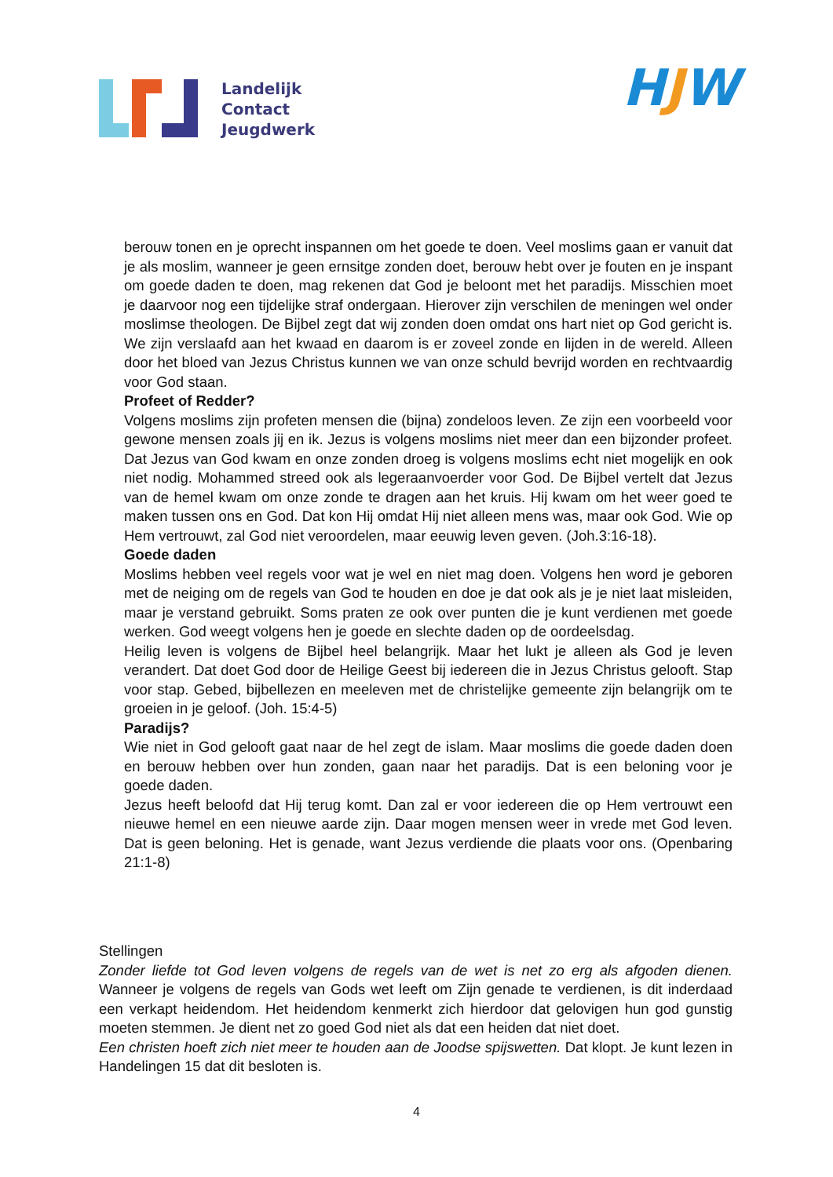Landelijk
Contact
Jeugdwerk
HJW
berouw tonen en je oprecht inspannen om het goede te doen. Veel moslims gaan er vanuit dat je als moslim, wanneer je geen ernsitge zonden doet, berouw hebt over je fouten en je inspant om goede daden te doen, mag rekenen dat God je beloont met het paradijs. Misschien moet je daarvoor nog een tijdelijke straf ondergaan. Hierover zijn verschilen de meningen wel onder moslimse theologen. De Bijbel zegt dat wij zonden doen omdat ons hart niet op God gericht is. We zijn verslaafd aan het kwaad en daarom is er zoveel zonde en lijden in de wereld. Alleen door het bloed van Jezus Christus kunnen we van onze schuld bevrijd worden en rechtvaardig voor God staan.
Profeet of Redder?
Volgens moslims zijn profeten mensen die (bijna) zondeloos leven. Ze zijn een voorbeeld voor gewone mensen zoals jij en ik. Jezus is volgens moslims niet meer dan een bijzonder profeet. Dat Jezus van God kwam en onze zonden droeg is volgens moslims echt niet mogelijk en ook niet nodig. Mohammed streed ook als legeraanvoerder voor God. De Bijbel vertelt dat Jezus van de hemel kwam om onze zonde te dragen aan het kruis. Hij kwam om het weer goed te maken tussen ons en God. Dat kon Hij omdat Hij niet alleen mens was, maar ook God. Wie op Hem vertrouwt, zal God niet veroordelen, maar eeuwig leven geven. (Joh.3:16-18).
Goede daden
Moslims hebben veel regels voor wat je wel en niet mag doen. Volgens hen word je geboren met de neiging om de regels van God te houden en doe je dat ook als je je niet laat misleiden, maar je verstand gebruikt. Soms praten ze ook over punten die je kunt verdienen met goede werken. God weegt volgens hen je goede en slechte daden op de oordeelsdag.
Heilig leven is volgens de Bijbel heel belangrijk. Maar het lukt je alleen als God je leven verandert. Dat doet God door de Heilige Geest bij iedereen die in Jezus Christus gelooft. Stap voor stap. Gebed, bijbellezen en meeleven met de christelijke gemeente zijn belangrijk om te groeien in je geloof. (Joh. 15:4-5)
Paradijs?
Wie niet in God gelooft gaat naar de hel zegt de islam. Maar moslims die goede daden doen en berouw hebben over hun zonden, gaan naar het paradijs. Dat is een beloning voor je goede daden.
Jezus heeft beloofd dat Hij terug komt. Dan zal er voor iedereen die op Hem vertrouwt een nieuwe hemel en een nieuwe aarde zijn. Daar mogen mensen weer in vrede met God leven. Dat is geen beloning. Het is genade, want Jezus verdiende die plaats voor ons. (Openbaring 21:1-8)
Stellingen
Zonder liefde tot God leven volgens de regels van de wet is net zo erg als afgoden dienen. Wanneer je volgens de regels van Gods wet leeft om Zijn genade te verdienen, is dit inderdaad een verkapt heidendom. Het heidendom kenmerkt zich hierdoor dat gelovigen hun god gunstig moeten stemmen. Je dient net zo goed God niet als dat een heiden dat niet doet.
Een christen hoeft zich niet meer te houden aan de Joodse spijswetten. Dat klopt. Je kunt lezen in Handelingen 15 dat dit besloten is.
4